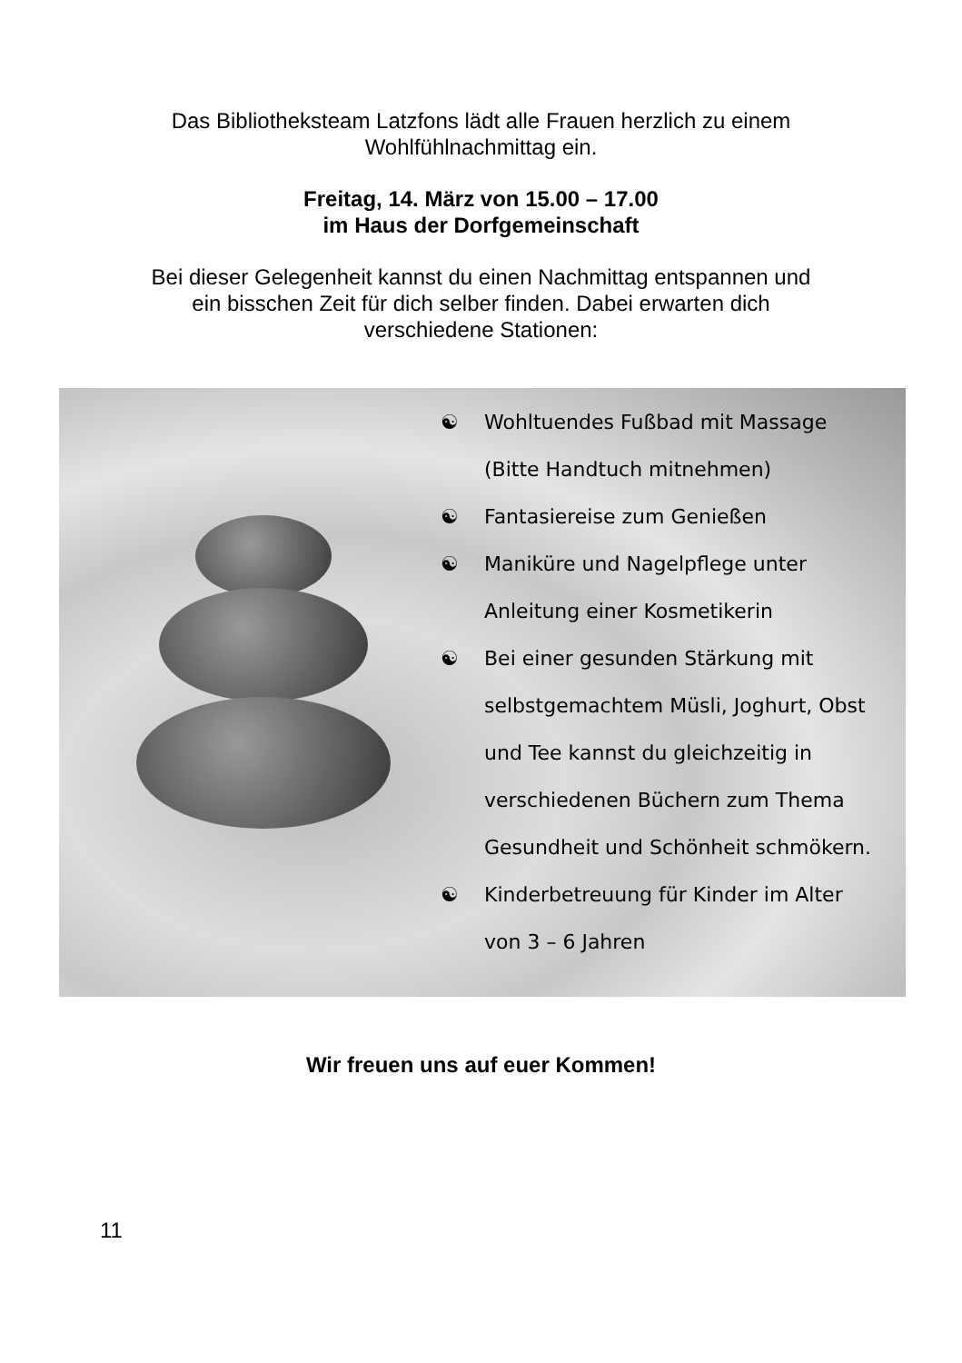Das Bibliotheksteam Latzfons lädt alle Frauen herzlich zu einem
Wohlfühlnachmittag ein.
Freitag, 14. März von 15.00 – 17.00
im Haus der Dorfgemeinschaft
Bei dieser Gelegenheit kannst du einen Nachmittag entspannen und
ein bisschen Zeit für dich selber finden. Dabei erwarten dich
verschiedene Stationen:
☯ Wohltuendes Fußbad mit Massage
(Bitte Handtuch mitnehmen)
☯ Fantasiereise zum Genießen
☯ Maniküre und Nagelpflege unter
Anleitung einer Kosmetikerin
☯ Bei einer gesunden Stärkung mit
selbstgemachtem Müsli, Joghurt, Obst
und Tee kannst du gleichzeitig in
verschiedenen Büchern zum Thema
Gesundheit und Schönheit schmökern.
☯ Kinderbetreuung für Kinder im Alter
von 3 – 6 Jahren
Wir freuen uns auf euer Kommen!
11